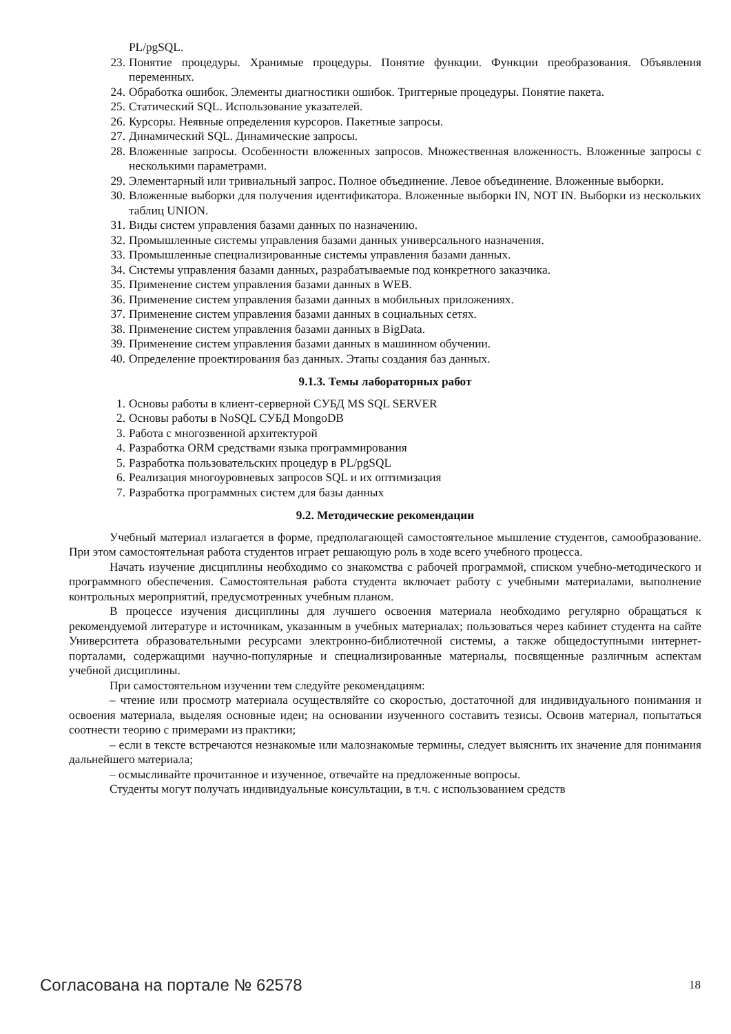PL/pgSQL.
23. Понятие процедуры. Хранимые процедуры. Понятие функции. Функции преобразования. Объявления переменных.
24. Обработка ошибок. Элементы диагностики ошибок. Триггерные процедуры. Понятие пакета.
25. Статический SQL. Использование указателей.
26. Курсоры. Неявные определения курсоров. Пакетные запросы.
27. Динамический SQL. Динамические запросы.
28. Вложенные запросы. Особенности вложенных запросов. Множественная вложенность. Вложенные запросы с несколькими параметрами.
29. Элементарный или тривиальный запрос. Полное объединение. Левое объединение. Вложенные выборки.
30. Вложенные выборки для получения идентификатора. Вложенные выборки IN, NOT IN. Выборки из нескольких таблиц UNION.
31. Виды систем управления базами данных по назначению.
32. Промышленные системы управления базами данных универсального назначения.
33. Промышленные специализированные системы управления базами данных.
34. Системы управления базами данных, разрабатываемые под конкретного заказчика.
35. Применение систем управления базами данных в WEB.
36. Применение систем управления базами данных в мобильных приложениях.
37. Применение систем управления базами данных в социальных сетях.
38. Применение систем управления базами данных в BigData.
39. Применение систем управления базами данных в машинном обучении.
40. Определение проектирования баз данных. Этапы создания баз данных.
9.1.3. Темы лабораторных работ
1. Основы работы в клиент-серверной СУБД MS SQL SERVER
2. Основы работы в NoSQL СУБД MongoDB
3. Работа с многозвенной архитектурой
4. Разработка ORM средствами языка программирования
5. Разработка пользовательских процедур в PL/pgSQL
6. Реализация многоуровневых запросов SQL и их оптимизация
7. Разработка программных систем для базы данных
9.2. Методические рекомендации
Учебный материал излагается в форме, предполагающей самостоятельное мышление студентов, самообразование. При этом самостоятельная работа студентов играет решающую роль в ходе всего учебного процесса.
Начать изучение дисциплины необходимо со знакомства с рабочей программой, списком учебно-методического и программного обеспечения. Самостоятельная работа студента включает работу с учебными материалами, выполнение контрольных мероприятий, предусмотренных учебным планом.
В процессе изучения дисциплины для лучшего освоения материала необходимо регулярно обращаться к рекомендуемой литературе и источникам, указанным в учебных материалах; пользоваться через кабинет студента на сайте Университета образовательными ресурсами электронно-библиотечной системы, а также общедоступными интернет-порталами, содержащими научно-популярные и специализированные материалы, посвященные различным аспектам учебной дисциплины.
При самостоятельном изучении тем следуйте рекомендациям:
– чтение или просмотр материала осуществляйте со скоростью, достаточной для индивидуального понимания и освоения материала, выделяя основные идеи; на основании изученного составить тезисы. Освоив материал, попытаться соотнести теорию с примерами из практики;
– если в тексте встречаются незнакомые или малознакомые термины, следует выяснить их значение для понимания дальнейшего материала;
– осмысливайте прочитанное и изученное, отвечайте на предложенные вопросы.
Студенты могут получать индивидуальные консультации, в т.ч. с использованием средств
Согласована на портале № 62578 18